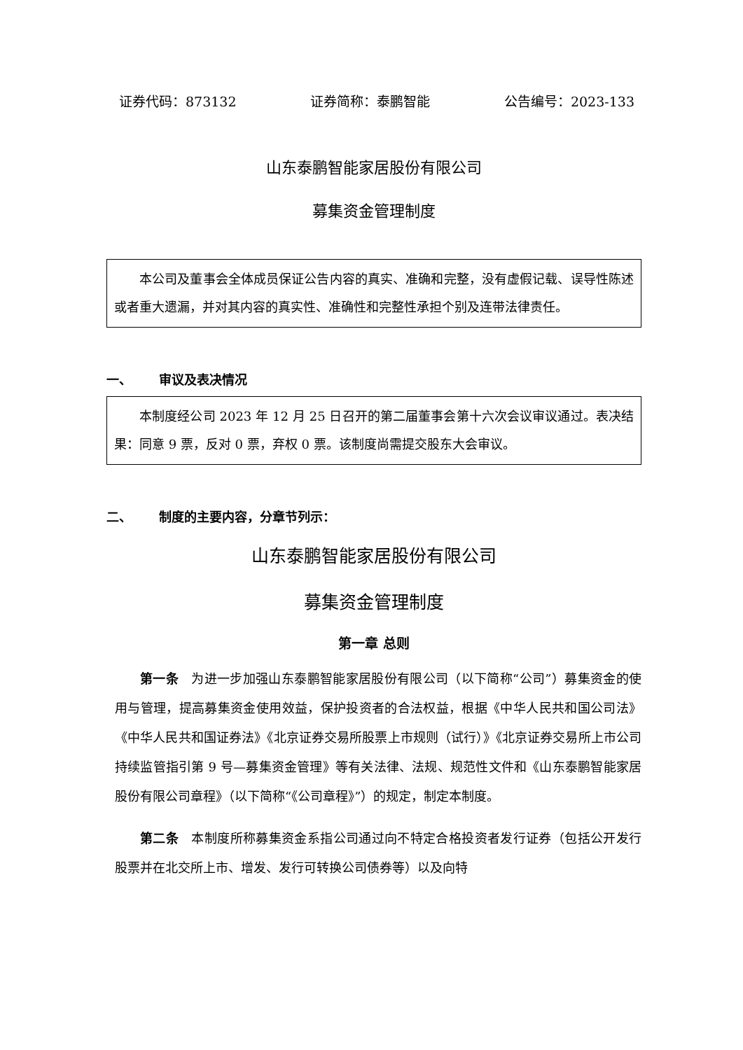证券代码：873132 证券简称：泰鹏智能 公告编号：2023-133
山东泰鹏智能家居股份有限公司
募集资金管理制度
本公司及董事会全体成员保证公告内容的真实、准确和完整，没有虚假记载、误导性陈述或者重大遗漏，并对其内容的真实性、准确性和完整性承担个别及连带法律责任。
一、 审议及表决情况
本制度经公司 2023 年 12 月 25 日召开的第二届董事会第十六次会议审议通过。表决结果：同意 9 票，反对 0 票，弃权 0 票。该制度尚需提交股东大会审议。
二、 制度的主要内容，分章节列示：
山东泰鹏智能家居股份有限公司
募集资金管理制度
第一章 总则
第一条　为进一步加强山东泰鹏智能家居股份有限公司（以下简称“公司”）募集资金的使用与管理，提高募集资金使用效益，保护投资者的合法权益，根据《中华人民共和国公司法》《中华人民共和国证券法》《北京证券交易所股票上市规则（试行）》《北京证券交易所上市公司持续监管指引第 9 号—募集资金管理》等有关法律、法规、规范性文件和《山东泰鹏智能家居股份有限公司章程》（以下简称“《公司章程》”）的规定，制定本制度。
第二条　本制度所称募集资金系指公司通过向不特定合格投资者发行证券（包括公开发行股票并在北交所上市、增发、发行可转换公司债券等）以及向特